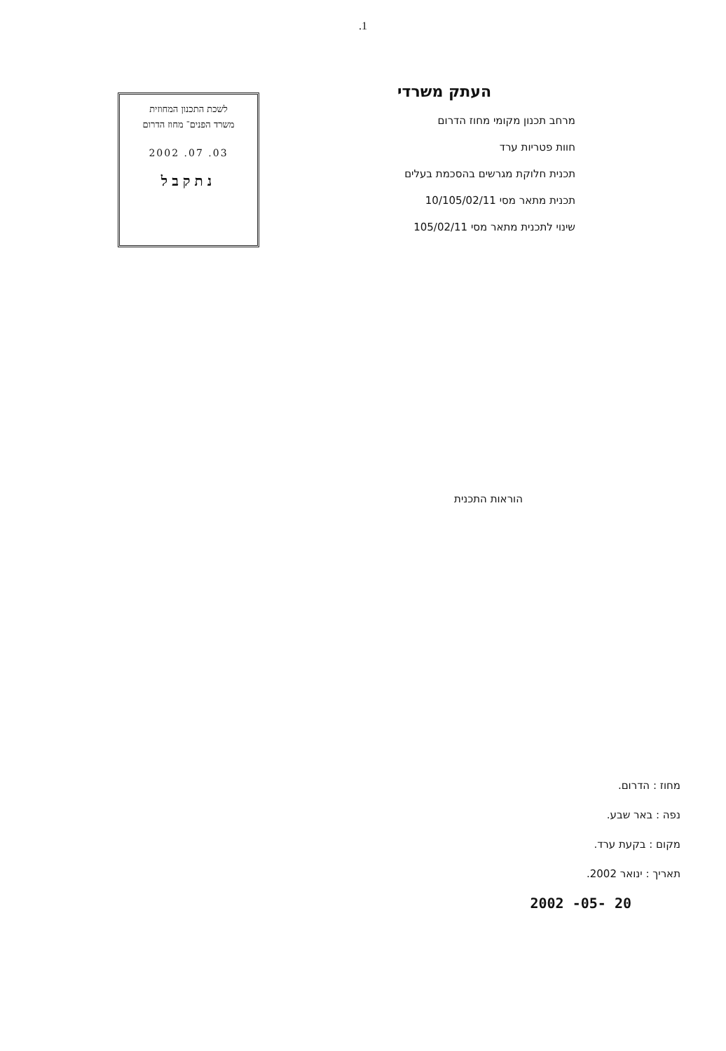.1
לשכת התכנון המחוזית
משרד הפנים־ מחוז הדרום
03. 07. 2002
נתקבל
העתק משרדי
מרחב תכנון מקומי מחוז הדרום
חוות פטריות ערד
תכנית חלוקת מגרשים בהסכמת בעלים
תכנית מתאר מסי 10/105/02/11
שינוי לתכנית מתאר מסי 105/02/11
הוראות התכנית
מחוז : הדרום.
נפה : באר שבע.
מקום : בקעת ערד.
תאריך : ינואר 2002.
20 -05- 2002